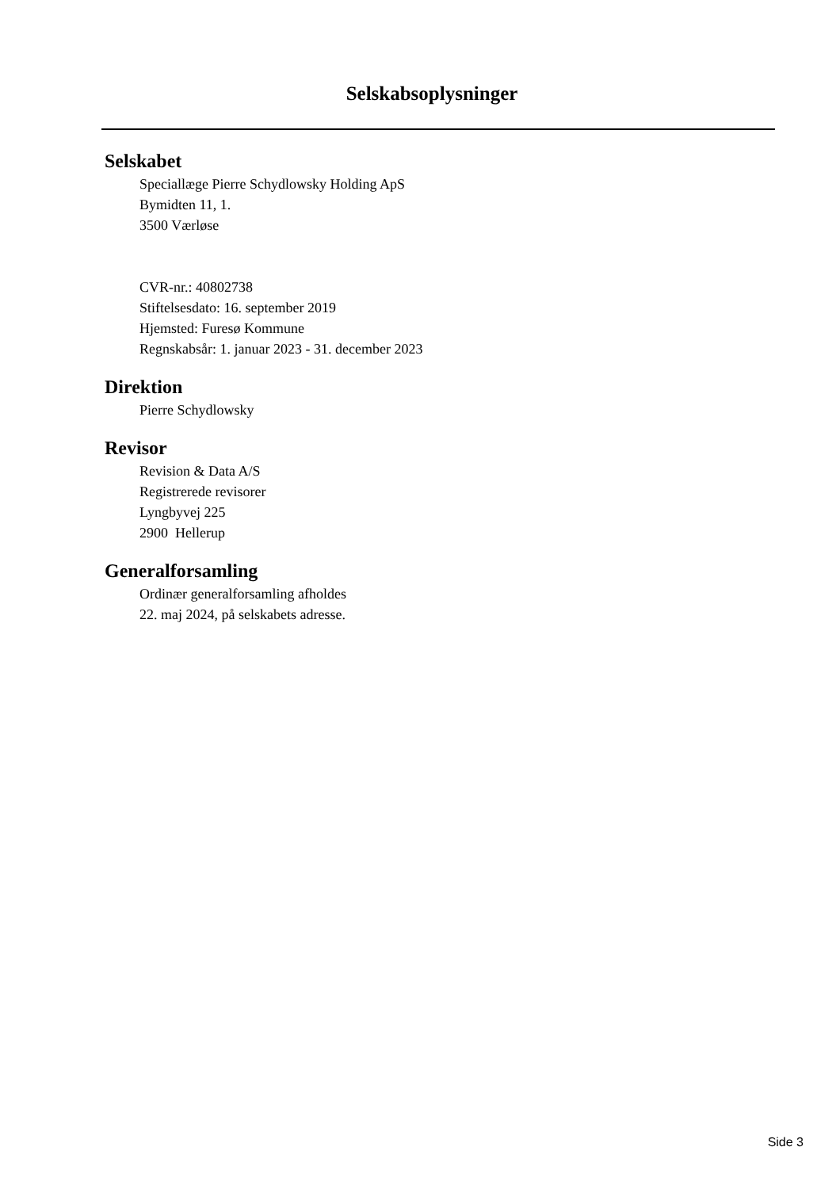Selskabsoplysninger
Selskabet
Speciallæge Pierre Schydlowsky Holding ApS
Bymidten 11, 1.
3500 Værløse
CVR-nr.: 40802738
Stiftelsesdato: 16. september 2019
Hjemsted: Furesø Kommune
Regnskabsår: 1. januar 2023 - 31. december 2023
Direktion
Pierre Schydlowsky
Revisor
Revision & Data A/S
Registrerede revisorer
Lyngbyvej 225
2900 Hellerup
Generalforsamling
Ordinær generalforsamling afholdes
22. maj 2024, på selskabets adresse.
Side 3